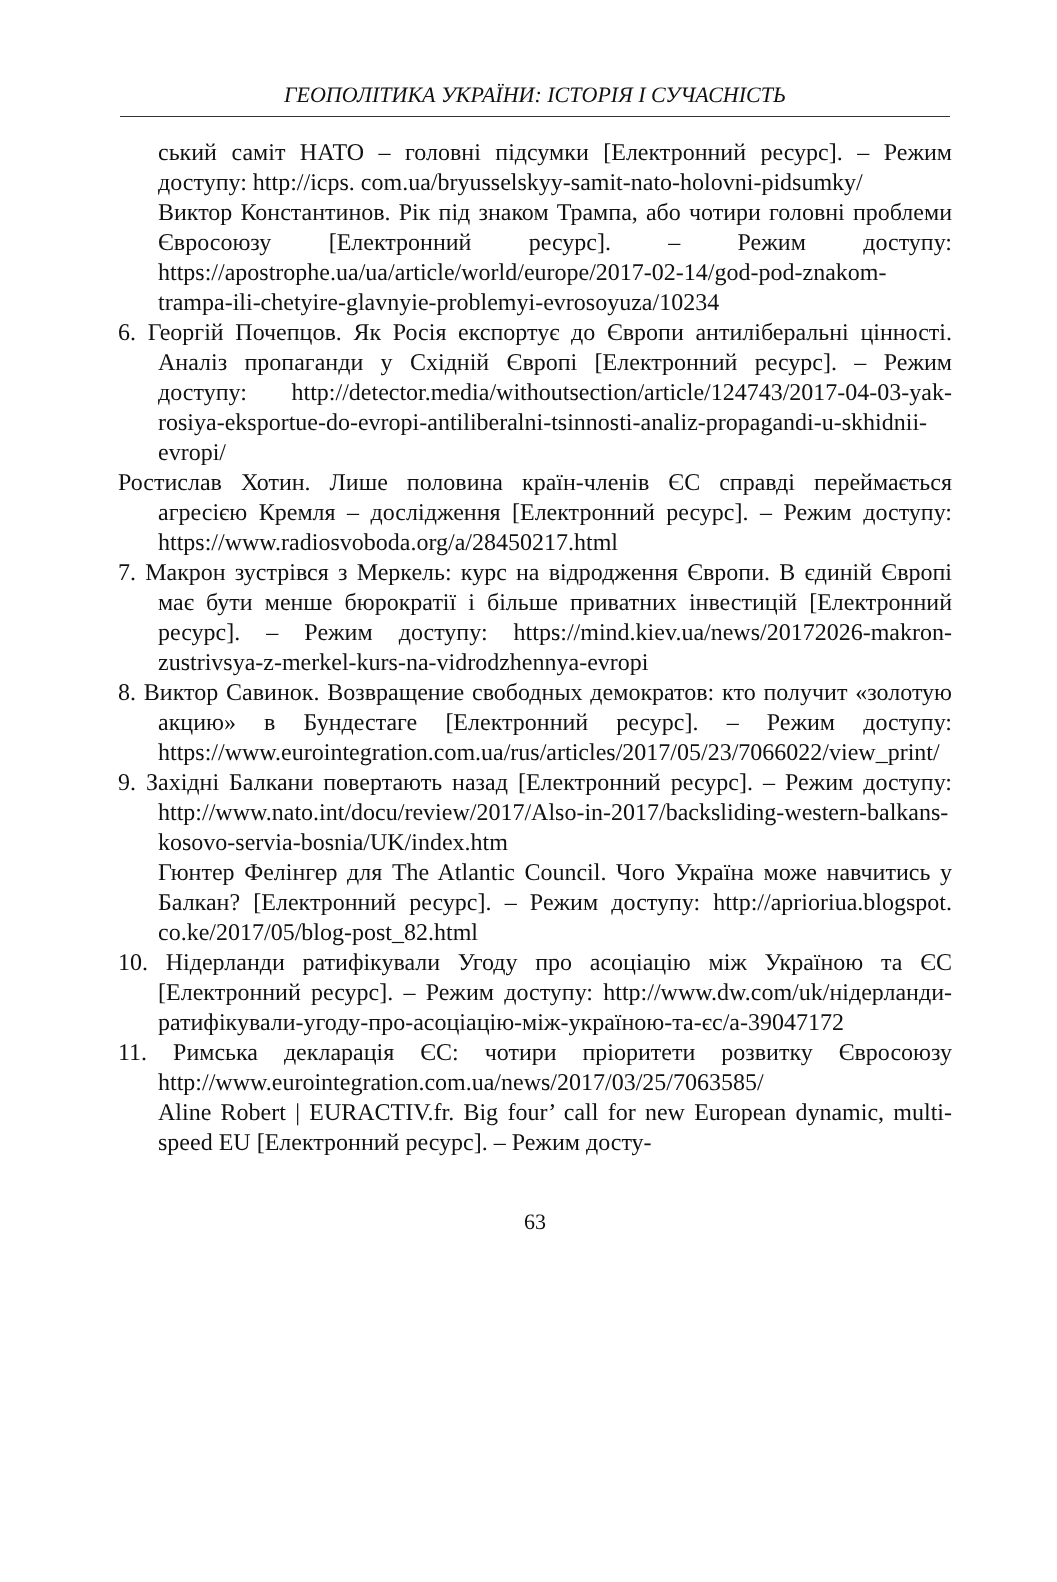ГЕОПОЛІТИКА УКРАЇНИ: ІСТОРІЯ І СУЧАСНІСТЬ
ський саміт НАТО – головні підсумки [Електронний ресурс]. – Режим доступу: http://icps. com.ua/bryusselskyy-samit-nato-holovni-pidsumky/
Виктор Константинов. Рік під знаком Трампа, або чотири головні проблеми Євросоюзу [Електронний ресурс]. – Режим доступу: https://apostrophe.ua/ua/article/world/europe/2017-02-14/god-pod-znakom-trampa-ili-chetyire-glavnyie-problemyi-evrosoyuza/10234
6. Георгій Почепцов. Як Росія експортує до Європи антиліберальні цінності. Аналіз пропаганди у Східній Європі [Електронний ресурс]. – Режим доступу: http://detector.media/withoutsection/article/124743/2017-04-03-yak-rosiya-eksportue-do-evropi-antiliberalni-tsinnosti-analiz-propagandi-u-skhidnii-evropi/
Ростислав Хотин. Лише половина країн-членів ЄС справді переймається агресією Кремля – дослідження [Електронний ресурс]. – Режим доступу: https://www.radiosvoboda.org/a/28450217.html
7. Макрон зустрівся з Меркель: курс на відродження Європи. В єдиній Європі має бути менше бюрократії і більше приватних інвестицій [Електронний ресурс]. – Режим доступу: https://mind.kiev.ua/news/20172026-makron-zustrivsya-z-merkel-kurs-na-vidrodzhennya-evropi
8. Виктор Савинок. Возвращение свободных демократов: кто получит «золотую акцию» в Бундестаге [Електронний ресурс]. – Режим доступу: https://www.eurointegration.com.ua/rus/articles/2017/05/23/7066022/view_print/
9. Західні Балкани повертають назад [Електронний ресурс]. – Режим доступу: http://www.nato.int/docu/review/2017/Also-in-2017/backsliding-western-balkans-kosovo-servia-bosnia/UK/index.htm
Гюнтер Фелінгер для The Atlantic Council. Чого Україна може навчитись у Балкан? [Електронний ресурс]. – Режим доступу: http://aprioriua.blogspot. co.ke/2017/05/blog-post_82.html
10. Нідерланди ратифікували Угоду про асоціацію між Україною та ЄС [Електронний ресурс]. – Режим доступу: http://www.dw.com/uk/нідерланди-ратифікували-угоду-про-асоціацію-між-україною-та-єс/a-39047172
11. Римська декларація ЄС: чотири пріоритети розвитку Євросоюзу http://www.eurointegration.com.ua/news/2017/03/25/7063585/
Aline Robert | EURACTIV.fr. Big four’ call for new European dynamic, multi-speed EU [Електронний ресурс]. – Режим досту-
63